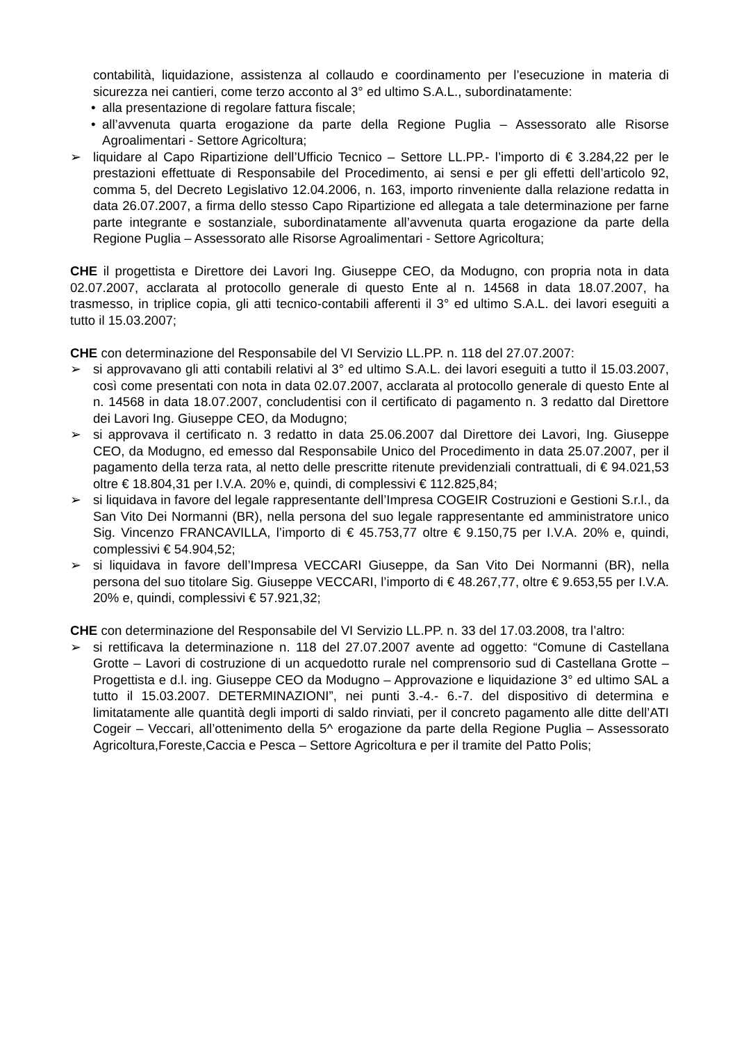contabilità, liquidazione, assistenza al collaudo e coordinamento per l’esecuzione in materia di sicurezza nei cantieri, come terzo acconto al 3° ed ultimo S.A.L., subordinatamente:
• alla presentazione di regolare fattura fiscale;
• all’avvenuta quarta erogazione da parte della Regione Puglia – Assessorato alle Risorse Agroalimentari - Settore Agricoltura;
➢ liquidare al Capo Ripartizione dell’Ufficio Tecnico – Settore LL.PP.- l’importo di € 3.284,22 per le prestazioni effettuate di Responsabile del Procedimento, ai sensi e per gli effetti dell’articolo 92, comma 5, del Decreto Legislativo 12.04.2006, n. 163, importo rinveniente dalla relazione redatta in data 26.07.2007, a firma dello stesso Capo Ripartizione ed allegata a tale determinazione per farne parte integrante e sostanziale, subordinatamente all’avvenuta quarta erogazione da parte della Regione Puglia – Assessorato alle Risorse Agroalimentari - Settore Agricoltura;
CHE il progettista e Direttore dei Lavori Ing. Giuseppe CEO, da Modugno, con propria nota in data 02.07.2007, acclarata al protocollo generale di questo Ente al n. 14568 in data 18.07.2007, ha trasmesso, in triplice copia, gli atti tecnico-contabili afferenti il 3° ed ultimo S.A.L. dei lavori eseguiti a tutto il 15.03.2007;
CHE con determinazione del Responsabile del VI Servizio LL.PP. n. 118 del 27.07.2007:
➢ si approvavano gli atti contabili relativi al 3° ed ultimo S.A.L. dei lavori eseguiti a tutto il 15.03.2007, così come presentati con nota in data 02.07.2007, acclarata al protocollo generale di questo Ente al n. 14568 in data 18.07.2007, concludentisi con il certificato di pagamento n. 3 redatto dal Direttore dei Lavori Ing. Giuseppe CEO, da Modugno;
➢ si approvava il certificato n. 3 redatto in data 25.06.2007 dal Direttore dei Lavori, Ing. Giuseppe CEO, da Modugno, ed emesso dal Responsabile Unico del Procedimento in data 25.07.2007, per il pagamento della terza rata, al netto delle prescritte ritenute previdenziali contrattuali, di € 94.021,53 oltre € 18.804,31 per I.V.A. 20% e, quindi, di complessivi € 112.825,84;
➢ si liquidava in favore del legale rappresentante dell’Impresa COGEIR Costruzioni e Gestioni S.r.l., da San Vito Dei Normanni (BR), nella persona del suo legale rappresentante ed amministratore unico Sig. Vincenzo FRANCAVILLA, l’importo di € 45.753,77 oltre € 9.150,75 per I.V.A. 20% e, quindi, complessivi € 54.904,52;
➢ si liquidava in favore dell’Impresa VECCARI Giuseppe, da San Vito Dei Normanni (BR), nella persona del suo titolare Sig. Giuseppe VECCARI, l’importo di € 48.267,77, oltre € 9.653,55 per I.V.A. 20% e, quindi, complessivi € 57.921,32;
CHE con determinazione del Responsabile del VI Servizio LL.PP. n. 33 del 17.03.2008, tra l’altro:
➢ si rettificava la determinazione n. 118 del 27.07.2007 avente ad oggetto: “Comune di Castellana Grotte – Lavori di costruzione di un acquedotto rurale nel comprensorio sud di Castellana Grotte – Progettista e d.l. ing. Giuseppe CEO da Modugno – Approvazione e liquidazione 3° ed ultimo SAL a tutto il 15.03.2007. DETERMINAZIONI”, nei punti 3.-4.- 6.-7. del dispositivo di determina e limitatamente alle quantità degli importi di saldo rinviati, per il concreto pagamento alle ditte dell’ATI Cogeir – Veccari, all’ottenimento della 5^ erogazione da parte della Regione Puglia – Assessorato Agricoltura,Foreste,Caccia e Pesca – Settore Agricoltura e per il tramite del Patto Polis;